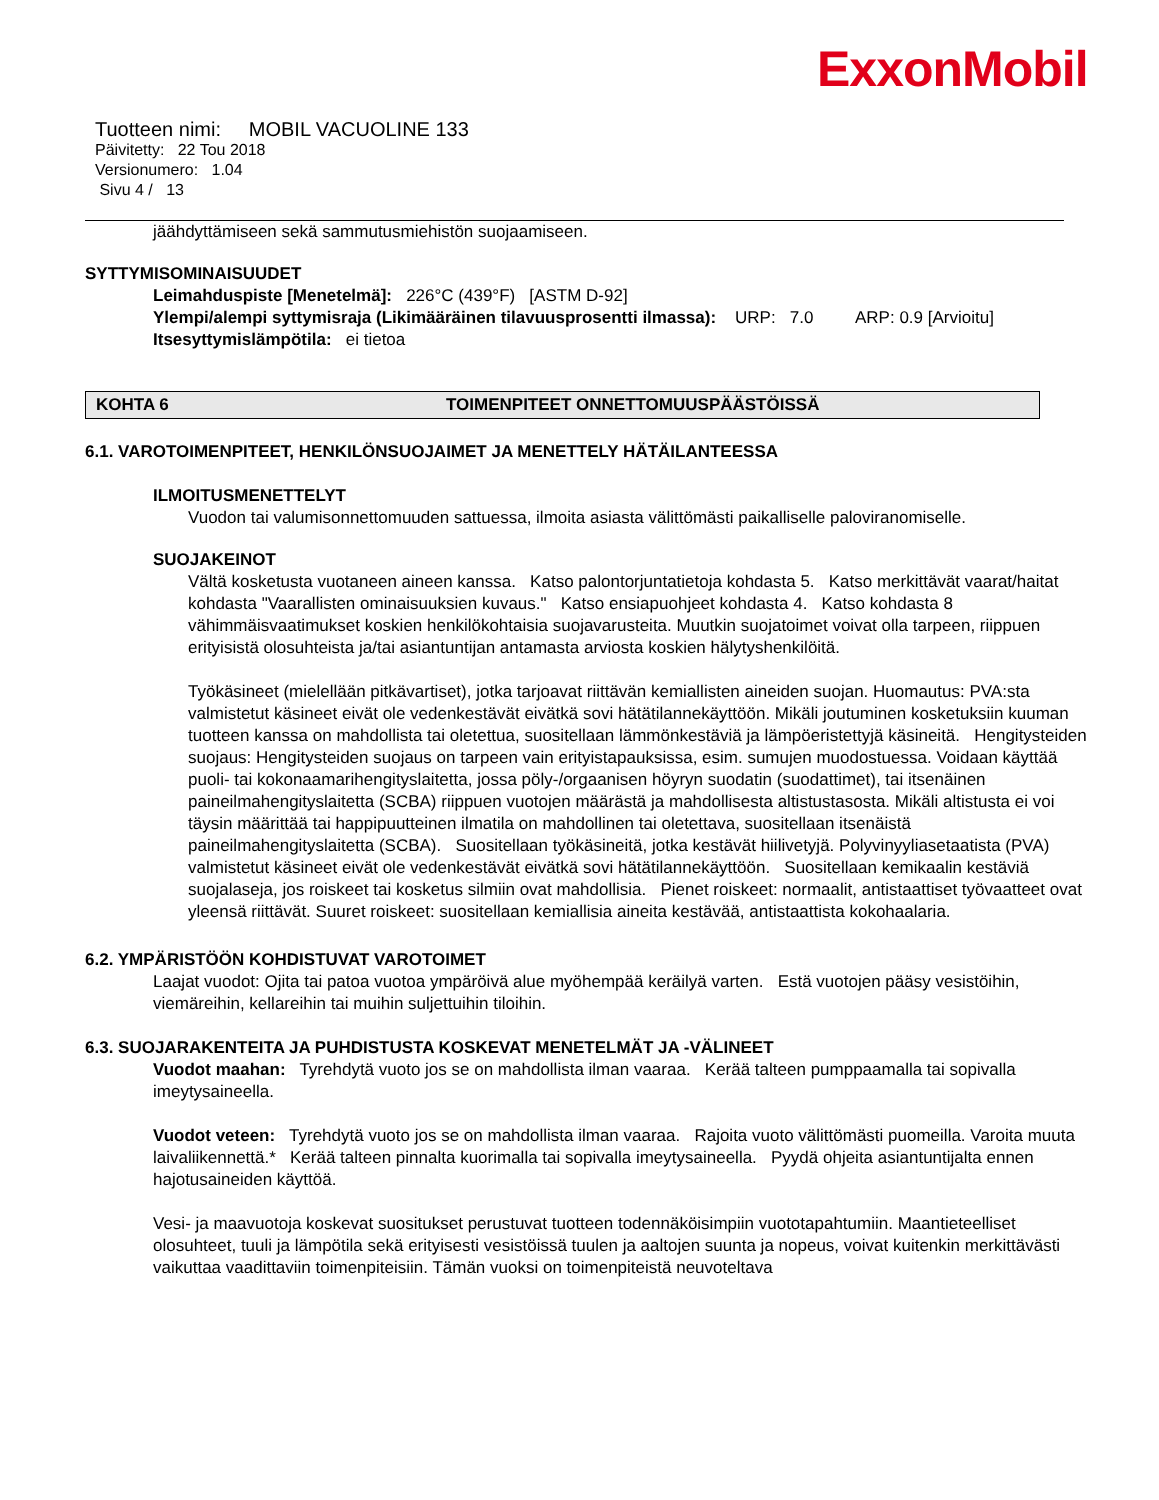ExxonMobil
Tuotteen nimi: MOBIL VACUOLINE 133
Päivitetty: 22 Tou 2018
Versionumero: 1.04
Sivu 4 / 13
jäähdyttämiseen sekä sammutusmiehistön suojaamiseen.
SYTTYMISOMINAISUUDET
Leimahduspiste [Menetelmä]: 226°C (439°F) [ASTM D-92]
Ylempi/alempi syttymisraja (Likimääräinen tilavuusprosentti ilmassa): URP: 7.0 ARP: 0.9 [Arvioitu]
Itsesyttymislämpötila: ei tietoa
KOHTA 6 TOIMENPITEET ONNETTOMUUSPÄÄSTÖISSÄ
6.1. VAROTOIMENPITEET, HENKILÖNSUOJAIMET JA MENETTELY HÄTÄILANTEESSA
ILMOITUSMENETTELYT
Vuodon tai valumisonnettomuuden sattuessa, ilmoita asiasta välittömästi paikalliselle paloviranomiselle.
SUOJAKEINOT
Vältä kosketusta vuotaneen aineen kanssa. Katso palontorjuntatietoja kohdasta 5. Katso merkittävät vaarat/haitat kohdasta "Vaarallisten ominaisuuksien kuvaus." Katso ensiapuohjeet kohdasta 4. Katso kohdasta 8 vähimmäisvaatimukset koskien henkilökohtaisia suojavarusteita. Muutkin suojatoimet voivat olla tarpeen, riippuen erityisistä olosuhteista ja/tai asiantuntijan antamasta arviosta koskien hälytyshenkilöitä.
Työkäsineet (mielellään pitkävartiset), jotka tarjoavat riittävän kemiallisten aineiden suojan. Huomautus: PVA:sta valmistetut käsineet eivät ole vedenkestävät eivätkä sovi hätätilannekäyttöön. Mikäli joutuminen kosketuksiin kuuman tuotteen kanssa on mahdollista tai oletettua, suositellaan lämmönkestäviä ja lämpöeristettyjä käsineitä. Hengitysteiden suojaus: Hengitysteiden suojaus on tarpeen vain erityistapauksissa, esim. sumujen muodostuessa. Voidaan käyttää puoli- tai kokonaamarihengityslaitetta, jossa pöly-/orgaanisen höyryn suodatin (suodattimet), tai itsenäinen paineilmahengityslaitetta (SCBA) riippuen vuotojen määrästä ja mahdollisesta altistustasosta. Mikäli altistusta ei voi täysin määrittää tai happipuutteinen ilmatila on mahdollinen tai oletettava, suositellaan itsenäistä paineilmahengityslaitetta (SCBA). Suositellaan työkäsineitä, jotka kestävät hiilivetyjä. Polyvinyyliasetaatista (PVA) valmistetut käsineet eivät ole vedenkestävät eivätkä sovi hätätilannekäyttöön. Suositellaan kemikaalin kestäviä suojalaseja, jos roiskeet tai kosketus silmiin ovat mahdollisia. Pienet roiskeet: normaalit, antistaattiset työvaatteet ovat yleensä riittävät. Suuret roiskeet: suositellaan kemiallisia aineita kestävää, antistaattista kokohaalaria.
6.2. YMPÄRISTÖÖN KOHDISTUVAT VAROTOIMET
Laajat vuodot: Ojita tai patoa vuotoa ympäröivä alue myöhempää keräilyä varten. Estä vuotojen pääsy vesistöihin, viemäreihin, kellareihin tai muihin suljettuihin tiloihin.
6.3. SUOJARAKENTEITA JA PUHDISTUSTA KOSKEVAT MENETELMÄT JA -VÄLINEET
Vuodot maahan: Tyrehdytä vuoto jos se on mahdollista ilman vaaraa. Kerää talteen pumppaamalla tai sopivalla imeytysaineella.
Vuodot veteen: Tyrehdytä vuoto jos se on mahdollista ilman vaaraa. Rajoita vuoto välittömästi puomeilla. Varoita muuta laivaliikennettä.* Kerää talteen pinnalta kuorimalla tai sopivalla imeytysaineella. Pyydä ohjeita asiantuntijalta ennen hajotusaineiden käyttöä.
Vesi- ja maavuotoja koskevat suositukset perustuvat tuotteen todennäköisimpiin vuototapahtumiin. Maantieteelliset olosuhteet, tuuli ja lämpötila sekä erityisesti vesistöissä tuulen ja aaltojen suunta ja nopeus, voivat kuitenkin merkittävästi vaikuttaa vaadittaviin toimenpiteisiin. Tämän vuoksi on toimenpiteistä neuvoteltava